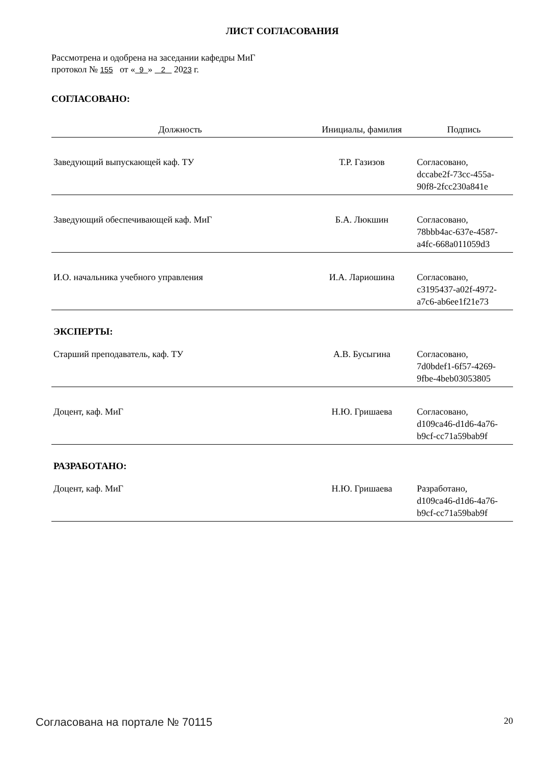ЛИСТ СОГЛАСОВАНИЯ
Рассмотрена и одобрена на заседании кафедры МиГ
протокол № 155 от « 9 » 2 2023 г.
СОГЛАСОВАНО:
| Должность | Инициалы, фамилия | Подпись |
| --- | --- | --- |
| Заведующий выпускающей каф. ТУ | Т.Р. Газизов | Согласовано, dccabe2f-73cc-455a- 90f8-2fcc230a841e |
| Заведующий обеспечивающей каф. МиГ | Б.А. Люкшин | Согласовано, 78bbb4ac-637e-4587- a4fc-668a011059d3 |
| И.О. начальника учебного управления | И.А. Лариошина | Согласовано, c3195437-a02f-4972- a7c6-ab6ee1f21e73 |
| ЭКСПЕРТЫ: | | |
| Старший преподаватель, каф. ТУ | А.В. Бусыгина | Согласовано, 7d0bdef1-6f57-4269- 9fbe-4beb03053805 |
| Доцент, каф. МиГ | Н.Ю. Гришаева | Согласовано, d109ca46-d1d6-4a76- b9cf-cc71a59bab9f |
| РАЗРАБОТАНО: | | |
| Доцент, каф. МиГ | Н.Ю. Гришаева | Разработано, d109ca46-d1d6-4a76- b9cf-cc71a59bab9f |
Согласована на портале № 70115 20